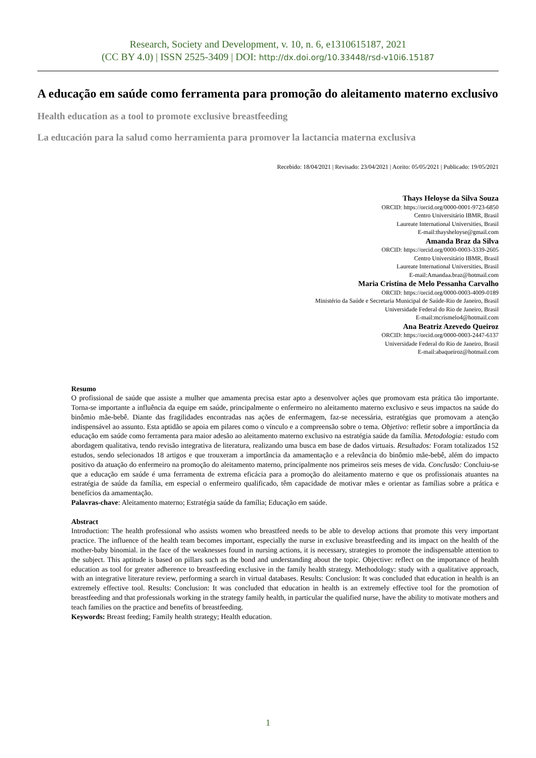Research, Society and Development, v. 10, n. 6, e1310615187, 2021
(CC BY 4.0) | ISSN 2525-3409 | DOI: http://dx.doi.org/10.33448/rsd-v10i6.15187
A educação em saúde como ferramenta para promoção do aleitamento materno exclusivo
Health education as a tool to promote exclusive breastfeeding
La educación para la salud como herramienta para promover la lactancia materna exclusiva
Recebido: 18/04/2021 | Revisado: 23/04/2021 | Aceito: 05/05/2021 | Publicado: 19/05/2021
Thays Heloyse da Silva Souza
ORCID: https://orcid.org/0000-0001-9723-6850
Centro Universitário IBMR, Brasil
Laureate International Universities, Brasil
E-mail:thaysheloyse@gmail.com
Amanda Braz da Silva
ORCID: https://orcid.org/0000-0003-3339-2605
Centro Universitário IBMR, Brasil
Laureate International Universities, Brasil
E-mail:Amandaa.braz@hotmail.com
Maria Cristina de Melo Pessanha Carvalho
ORCID: https://orcid.org/0000-0003-4009-0189
Ministério da Saúde e Secretaria Municipal de Saúde-Rio de Janeiro, Brasil
Universidade Federal do Rio de Janeiro, Brasil
E-mail:mcrismelo4@hotmail.com
Ana Beatriz Azevedo Queiroz
ORCID: https://orcid.org/0000-0003-2447-6137
Universidade Federal do Rio de Janeiro, Brasil
E-mail:abaqueiroz@hotmail.com
Resumo
O profissional de saúde que assiste a mulher que amamenta precisa estar apto a desenvolver ações que promovam esta prática tão importante. Torna-se importante a influência da equipe em saúde, principalmente o enfermeiro no aleitamento materno exclusivo e seus impactos na saúde do binômio mãe-bebê. Diante das fragilidades encontradas nas ações de enfermagem, faz-se necessária, estratégias que promovam a atenção indispensável ao assunto. Esta aptidão se apoia em pilares como o vínculo e a compreensão sobre o tema. Objetivo: refletir sobre a importância da educação em saúde como ferramenta para maior adesão ao aleitamento materno exclusivo na estratégia saúde da família. Metodologia: estudo com abordagem qualitativa, tendo revisão integrativa de literatura, realizando uma busca em base de dados virtuais. Resultados: Foram totalizados 152 estudos, sendo selecionados 18 artigos e que trouxeram a importância da amamentação e a relevância do binômio mãe-bebê, além do impacto positivo da atuação do enfermeiro na promoção do aleitamento materno, principalmente nos primeiros seis meses de vida. Conclusão: Concluiu-se que a educação em saúde é uma ferramenta de extrema eficácia para a promoção do aleitamento materno e que os profissionais atuantes na estratégia de saúde da família, em especial o enfermeiro qualificado, têm capacidade de motivar mães e orientar as famílias sobre a prática e benefícios da amamentação.
Palavras-chave: Aleitamento materno; Estratégia saúde da família; Educação em saúde.
Abstract
Introduction: The health professional who assists women who breastfeed needs to be able to develop actions that promote this very important practice. The influence of the health team becomes important, especially the nurse in exclusive breastfeeding and its impact on the health of the mother-baby binomial. in the face of the weaknesses found in nursing actions, it is necessary, strategies to promote the indispensable attention to the subject. This aptitude is based on pillars such as the bond and understanding about the topic. Objective: reflect on the importance of health education as tool for greater adherence to breastfeeding exclusive in the family health strategy. Methodology: study with a qualitative approach, with an integrative literature review, performing a search in virtual databases. Results: Conclusion: It was concluded that education in health is an extremely effective tool. Results: Conclusion: It was concluded that education in health is an extremely effective tool for the promotion of breastfeeding and that professionals working in the strategy family health, in particular the qualified nurse, have the ability to motivate mothers and teach families on the practice and benefits of breastfeeding.
Keywords: Breast feeding; Family health strategy; Health education.
1